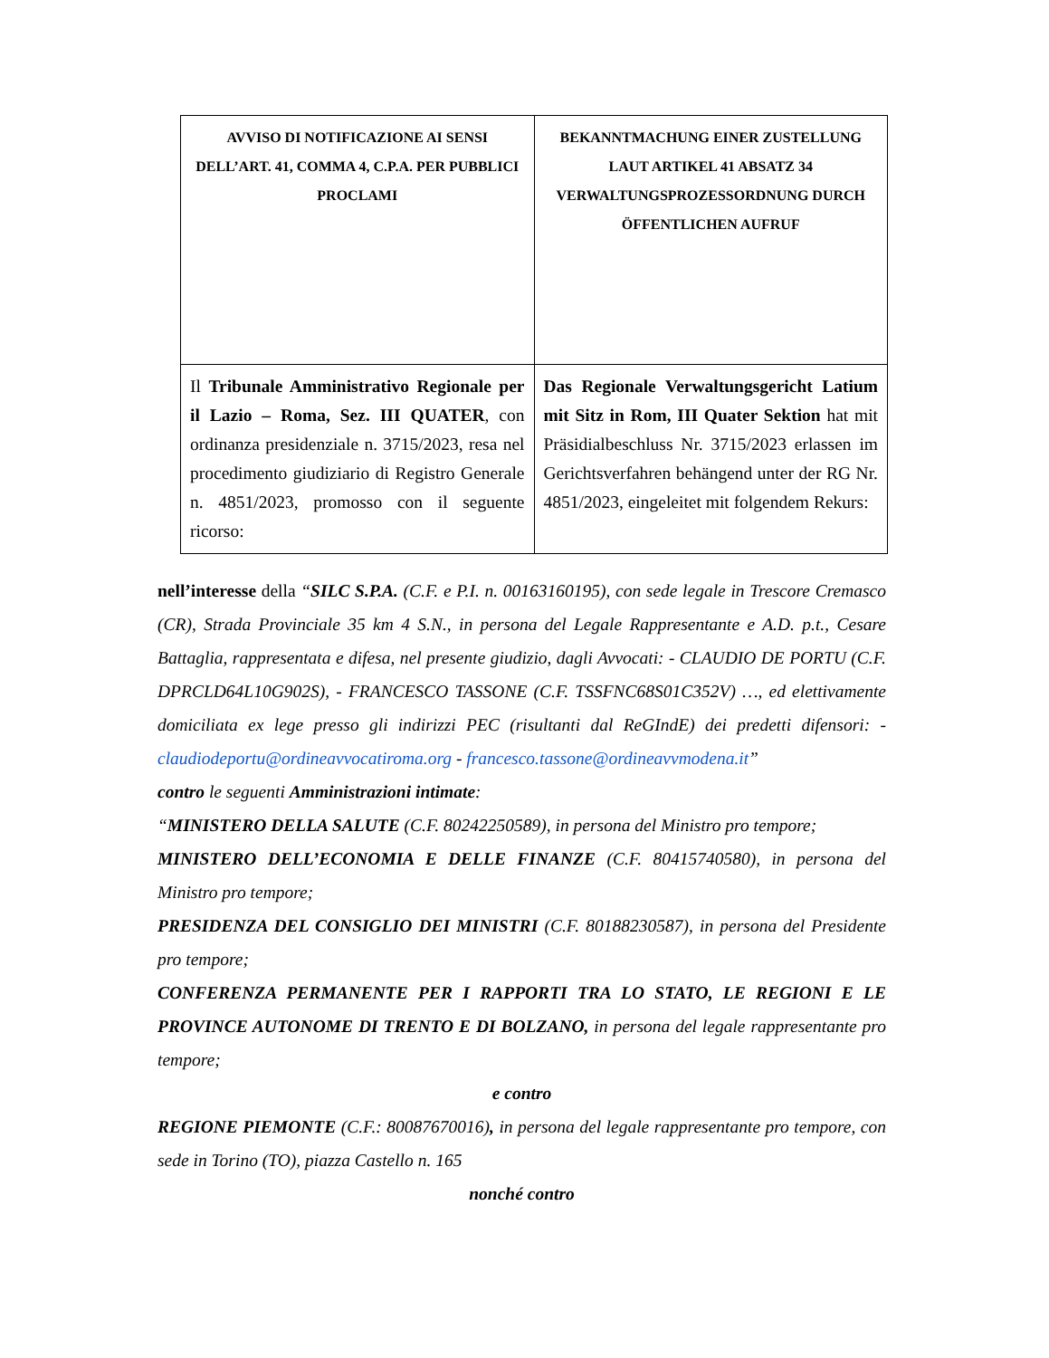| AVVISO DI NOTIFICAZIONE AI SENSI DELL’ART. 41, COMMA 4, C.P.A. PER PUBBLICI PROCLAMI | BEKANNTMACHUNG EINER ZUSTELLUNG LAUT ARTIKEL 41 ABSATZ 34 VERWALTUNGSPROZESSORDNUNG DURCH ÖFFENTLICHEN AUFRUF |
| Il Tribunale Amministrativo Regionale per il Lazio – Roma, Sez. III QUATER , con ordinanza presidenziale n. 3715/2023, resa nel procedimento giudiziario di Registro Generale n. 4851/2023, promosso con il seguente ricorso: | Das Regionale Verwaltungsgericht Latium mit Sitz in Rom, III Quater Sektion hat mit Präsidialbeschluss Nr. 3715/2023 erlassen im Gerichtsverfahren behängend unter der RG Nr. 4851/2023, eingeleitet mit folgendem Rekurs: |
nell’interesse della “SILC S.P.A. (C.F. e P.I. n. 00163160195), con sede legale in Trescore Cremasco (CR), Strada Provinciale 35 km 4 S.N., in persona del Legale Rappresentante e A.D. p.t., Cesare Battaglia, rappresentata e difesa, nel presente giudizio, dagli Avvocati: - CLAUDIO DE PORTU (C.F. DPRCLD64L10G902S), - FRANCESCO TASSONE (C.F. TSSFNC68S01C352V) …, ed elettivamente domiciliata ex lege presso gli indirizzi PEC (risultanti dal ReGIndE) dei predetti difensori: - claudiodeportu@ordineavvocatiroma.org - francesco.tassone@ordineavvmodena.it”
contro le seguenti Amministrazioni intimate:
“MINISTERO DELLA SALUTE (C.F. 80242250589), in persona del Ministro pro tempore;
MINISTERO DELL’ECONOMIA E DELLE FINANZE (C.F. 80415740580), in persona del Ministro pro tempore;
PRESIDENZA DEL CONSIGLIO DEI MINISTRI (C.F. 80188230587), in persona del Presidente pro tempore;
CONFERENZA PERMANENTE PER I RAPPORTI TRA LO STATO, LE REGIONI E LE PROVINCE AUTONOME DI TRENTO E DI BOLZANO, in persona del legale rappresentante pro tempore;
e contro
REGIONE PIEMONTE (C.F.: 80087670016), in persona del legale rappresentante pro tempore, con sede in Torino (TO), piazza Castello n. 165
nonché contro